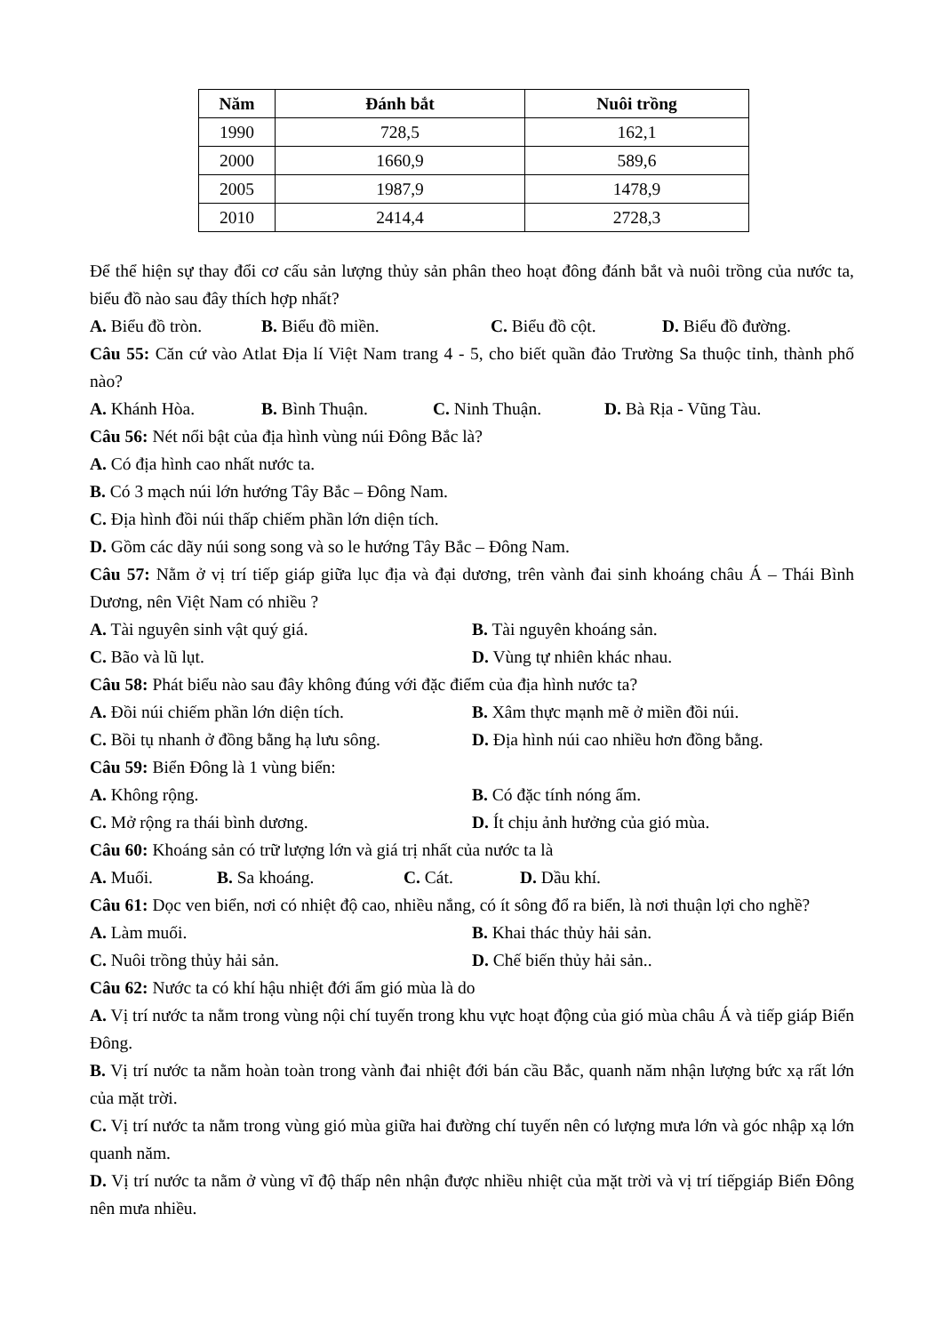| Năm | Đánh bắt | Nuôi trồng |
| --- | --- | --- |
| 1990 | 728,5 | 162,1 |
| 2000 | 1660,9 | 589,6 |
| 2005 | 1987,9 | 1478,9 |
| 2010 | 2414,4 | 2728,3 |
Để thể hiện sự thay đổi cơ cấu sản lượng thủy sản phân theo hoạt đông đánh bắt và nuôi trồng của nước ta, biểu đồ nào sau đây thích hợp nhất?
A. Biểu đồ tròn. B. Biểu đồ miền. C. Biểu đồ cột. D. Biểu đồ đường.
Câu 55: Căn cứ vào Atlat Địa lí Việt Nam trang 4 - 5, cho biết quần đảo Trường Sa thuộc tỉnh, thành phố nào?
A. Khánh Hòa. B. Bình Thuận. C. Ninh Thuận. D. Bà Rịa - Vũng Tàu.
Câu 56: Nét nổi bật của địa hình vùng núi Đông Bắc là?
A. Có địa hình cao nhất nước ta.
B. Có 3 mạch núi lớn hướng Tây Bắc – Đông Nam.
C. Địa hình đồi núi thấp chiếm phần lớn diện tích.
D. Gồm các dãy núi song song và so le hướng Tây Bắc – Đông Nam.
Câu 57: Nằm ở vị trí tiếp giáp giữa lục địa và đại dương, trên vành đai sinh khoáng châu Á – Thái Bình Dương, nên Việt Nam có nhiều ?
A. Tài nguyên sinh vật quý giá. B. Tài nguyên khoáng sản.
C. Bão và lũ lụt. D. Vùng tự nhiên khác nhau.
Câu 58: Phát biểu nào sau đây không đúng với đặc điểm của địa hình nước ta?
A. Đồi núi chiếm phần lớn diện tích. B. Xâm thực mạnh mẽ ở miền đồi núi.
C. Bồi tụ nhanh ở đồng bằng hạ lưu sông. D. Địa hình núi cao nhiều hơn đồng bằng.
Câu 59: Biển Đông là 1 vùng biển:
A. Không rộng. B. Có đặc tính nóng ẩm.
C. Mở rộng ra thái bình dương. D. Ít chịu ảnh hưởng của gió mùa.
Câu 60: Khoáng sản có trữ lượng lớn và giá trị nhất của nước ta là
A. Muối. B. Sa khoáng. C. Cát. D. Dầu khí.
Câu 61: Dọc ven biển, nơi có nhiệt độ cao, nhiều nắng, có ít sông đổ ra biển, là nơi thuận lợi cho nghề?
A. Làm muối. B. Khai thác thủy hải sản.
C. Nuôi trồng thủy hải sản. D. Chế biến thủy hải sản..
Câu 62: Nước ta có khí hậu nhiệt đới ẩm gió mùa là do
A. Vị trí nước ta nằm trong vùng nội chí tuyến trong khu vực hoạt động của gió mùa châu Á và tiếp giáp Biển Đông.
B. Vị trí nước ta nằm hoàn toàn trong vành đai nhiệt đới bán cầu Bắc, quanh năm nhận lượng bức xạ rất lớn của mặt trời.
C. Vị trí nước ta nằm trong vùng gió mùa giữa hai đường chí tuyến nên có lượng mưa lớn và góc nhập xạ lớn quanh năm.
D. Vị trí nước ta nằm ở vùng vĩ độ thấp nên nhận được nhiều nhiệt của mặt trời và vị trí tiếpgiáp Biển Đông nên mưa nhiều.